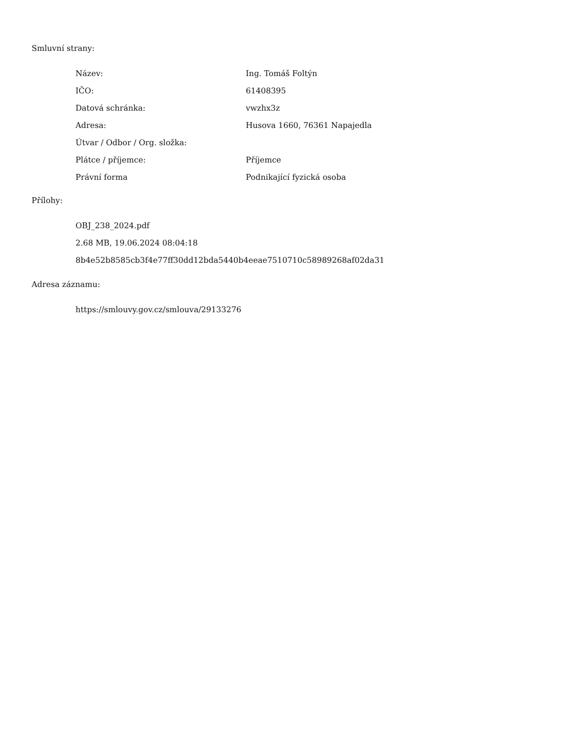Smluvní strany:
| Název: | Ing. Tomáš Foltýn |
| IČO: | 61408395 |
| Datová schránka: | vwzhx3z |
| Adresa: | Husova 1660, 76361 Napajedla |
| Útvar / Odbor / Org. složka: | |
| Plátce / příjemce: | Příjemce |
| Právní forma | Podnikající fyzická osoba |
Přílohy:
OBJ_238_2024.pdf
2.68 MB, 19.06.2024 08:04:18
8b4e52b8585cb3f4e77ff30dd12bda5440b4eeae7510710c58989268af02da31
Adresa záznamu:
https://smlouvy.gov.cz/smlouva/29133276